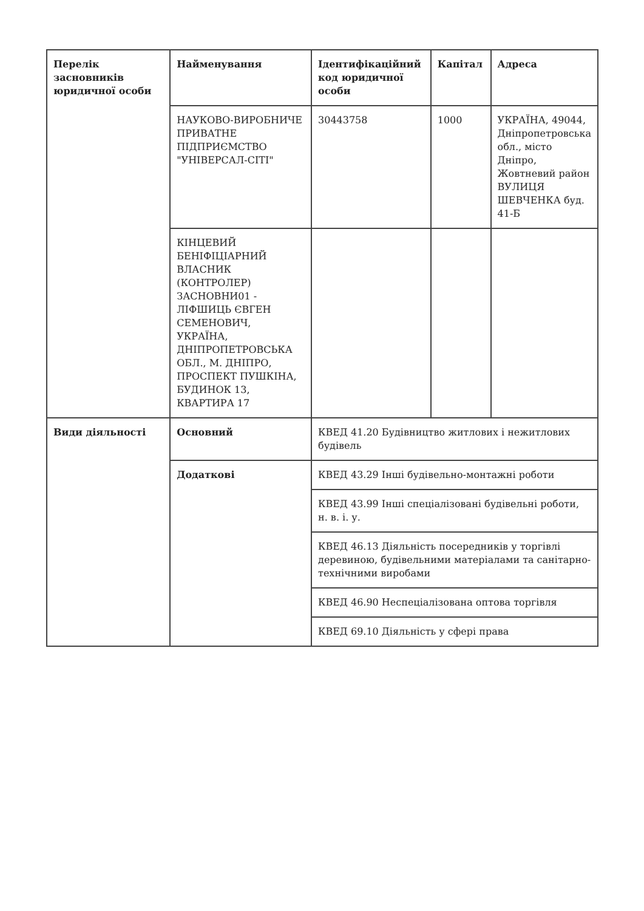| Перелік засновників юридичної особи | Найменування | Ідентифікаційний код юридичної особи | Капітал | Адреса |
| --- | --- | --- | --- | --- |
| | НАУКОВО-ВИРОБНИЧЕ ПРИВАТНЕ ПІДПРИЄМСТВО "УНІВЕРСАЛ-СІТІ" | 30443758 | 1000 | УКРАЇНА, 49044, Дніпропетровська обл., місто Дніпро, Жовтневий район ВУЛИЦЯ ШЕВЧЕНКА буд. 41-Б |
| | КІНЦЕВИЙ БЕНІФІЦІАРНИЙ ВЛАСНИК (КОНТРОЛЕР) ЗАСНОВНИ01 - ЛІФШИЦЬ ЄВГЕН СЕМЕНОВИЧ, УКРАЇНА, ДНІПРОПЕТРОВСЬКА ОБЛ., М. ДНІПРО, ПРОСПЕКТ ПУШКІНА, БУДИНОК 13, КВАРТИРА 17 | | | |
| Види діяльності | Основний | КВЕД 41.20 Будівництво житлових і нежитлових будівель | | |
| | Додаткові | КВЕД 43.29 Інші будівельно-монтажні роботи | | |
| | | КВЕД 43.99 Інші спеціалізовані будівельні роботи, н. в. і. у. | | |
| | | КВЕД 46.13 Діяльність посередників у торгівлі деревиною, будівельними матеріалами та санітарно-технічними виробами | | |
| | | КВЕД 46.90 Неспеціалізована оптова торгівля | | |
| | | КВЕД 69.10 Діяльність у сфері права | | |